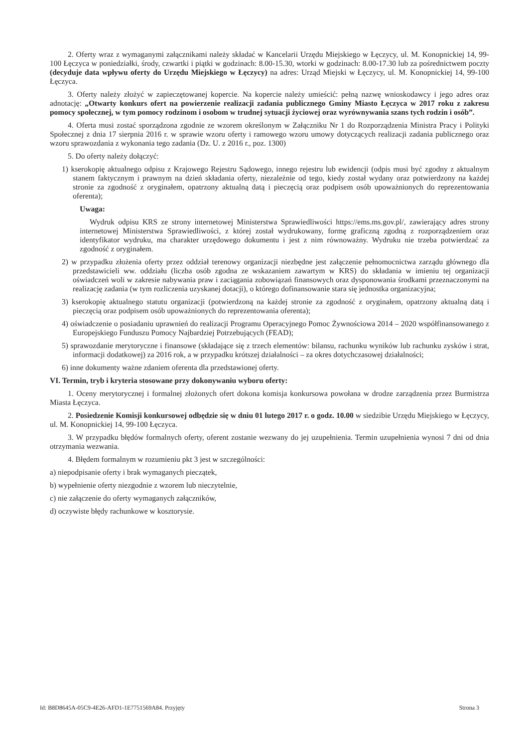2. Oferty wraz z wymaganymi załącznikami należy składać w Kancelarii Urzędu Miejskiego w Łęczycy, ul. M. Konopnickiej 14, 99-100 Łęczyca w poniedziałki, środy, czwartki i piątki w godzinach: 8.00-15.30, wtorki w godzinach: 8.00-17.30 lub za pośrednictwem poczty (decyduje data wpływu oferty do Urzędu Miejskiego w Łęczycy) na adres: Urząd Miejski w Łęczycy, ul. M. Konopnickiej 14, 99-100 Łęczyca.
3. Oferty należy złożyć w zapieczętowanej kopercie. Na kopercie należy umieścić: pełną nazwę wnioskodawcy i jego adres oraz adnotację: „Otwarty konkurs ofert na powierzenie realizacji zadania publicznego Gminy Miasto Łęczyca w 2017 roku z zakresu pomocy społecznej, w tym pomocy rodzinom i osobom w trudnej sytuacji życiowej oraz wyrównywania szans tych rodzin i osób”.
4. Oferta musi zostać sporządzona zgodnie ze wzorem określonym w Załączniku Nr 1 do Rozporządzenia Ministra Pracy i Polityki Społecznej z dnia 17 sierpnia 2016 r. w sprawie wzoru oferty i ramowego wzoru umowy dotyczących realizacji zadania publicznego oraz wzoru sprawozdania z wykonania tego zadania (Dz. U. z 2016 r., poz. 1300)
5. Do oferty należy dołączyć:
1) kserokopię aktualnego odpisu z Krajowego Rejestru Sądowego, innego rejestru lub ewidencji (odpis musi być zgodny z aktualnym stanem faktycznym i prawnym na dzień składania oferty, niezależnie od tego, kiedy został wydany oraz potwierdzony na każdej stronie za zgodność z oryginałem, opatrzony aktualną datą i pieczęcią oraz podpisem osób upoważnionych do reprezentowania oferenta);
Uwaga:
Wydruk odpisu KRS ze strony internetowej Ministerstwa Sprawiedliwości https://ems.ms.gov.pl/, zawierający adres strony internetowej Ministerstwa Sprawiedliwości, z której został wydrukowany, formę graficzną zgodną z rozporządzeniem oraz identyfikator wydruku, ma charakter urzędowego dokumentu i jest z nim równoważny. Wydruku nie trzeba potwierdzać za zgodność z oryginałem.
2) w przypadku złożenia oferty przez oddział terenowy organizacji niezbędne jest załączenie pełnomocnictwa zarządu głównego dla przedstawicieli ww. oddziału (liczba osób zgodna ze wskazaniem zawartym w KRS) do składania w imieniu tej organizacji oświadczeń woli w zakresie nabywania praw i zaciągania zobowiązań finansowych oraz dysponowania środkami przeznaczonymi na realizację zadania (w tym rozliczenia uzyskanej dotacji), o którego dofinansowanie stara się jednostka organizacyjna;
3) kserokopię aktualnego statutu organizacji (potwierdzoną na każdej stronie za zgodność z oryginałem, opatrzony aktualną datą i pieczęcią oraz podpisem osób upoważnionych do reprezentowania oferenta);
4) oświadczenie o posiadaniu uprawnień do realizacji Programu Operacyjnego Pomoc Żywnościowa 2014 – 2020 współfinansowanego z Europejskiego Funduszu Pomocy Najbardziej Potrzebujących (FEAD);
5) sprawozdanie merytoryczne i finansowe (składające się z trzech elementów: bilansu, rachunku wyników lub rachunku zysków i strat, informacji dodatkowej) za 2016 rok, a w przypadku krótszej działalności – za okres dotychczasowej działalności;
6) inne dokumenty ważne zdaniem oferenta dla przedstawionej oferty.
VI. Termin, tryb i kryteria stosowane przy dokonywaniu wyboru oferty:
1. Oceny merytorycznej i formalnej złożonych ofert dokona komisja konkursowa powołana w drodze zarządzenia przez Burmistrza Miasta Łęczyca.
2. Posiedzenie Komisji konkursowej odbędzie się w dniu 01 lutego 2017 r. o godz. 10.00 w siedzibie Urzędu Miejskiego w Łęczycy, ul. M. Konopnickiej 14, 99-100 Łęczyca.
3. W przypadku błędów formalnych oferty, oferent zostanie wezwany do jej uzupełnienia. Termin uzupełnienia wynosi 7 dni od dnia otrzymania wezwania.
4. Błędem formalnym w rozumieniu pkt 3 jest w szczególności:
a) niepodpisanie oferty i brak wymaganych pieczątek,
b) wypełnienie oferty niezgodnie z wzorem lub nieczytelnie,
c) nie załączenie do oferty wymaganych załączników,
d) oczywiste błędy rachunkowe w kosztorysie.
Id: B8D8645A-05C9-4E26-AFD1-1E7751569A84. Przyjęty Strona 3